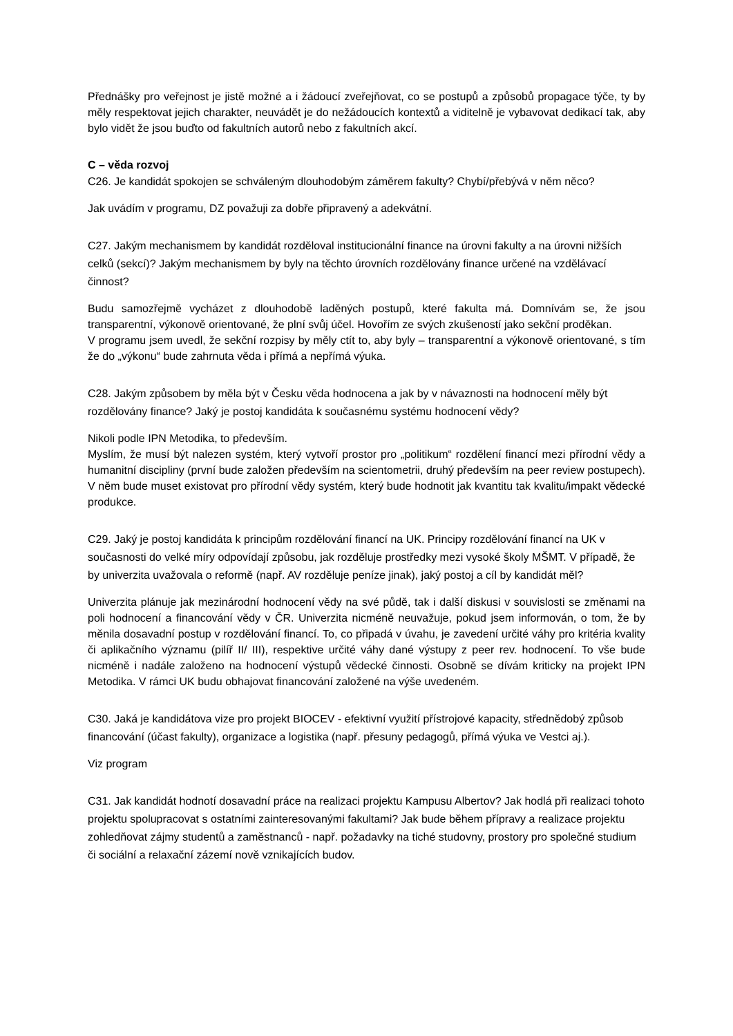Přednášky pro veřejnost je jistě možné a i žádoucí zveřejňovat, co se postupů a způsobů propagace týče, ty by měly respektovat jejich charakter, neuvádět je do nežádoucích kontextů a viditelně je vybavovat dedikací tak, aby bylo vidět že jsou buďto od fakultních autorů nebo z fakultních akcí.
C – věda rozvoj
C26. Je kandidát spokojen se schváleným dlouhodobým záměrem fakulty? Chybí/přebývá v něm něco?
Jak uvádím v programu, DZ považuji za dobře připravený a adekvátní.
C27. Jakým mechanismem by kandidát rozděloval institucionální finance na úrovni fakulty a na úrovni nižších celků (sekcí)? Jakým mechanismem by byly na těchto úrovních rozdělovány finance určené na vzdělávací činnost?
Budu samozřejmě vycházet z dlouhodobě laděných postupů, které fakulta má. Domnívám se, že jsou transparentní, výkonově orientované, že plní svůj účel. Hovořím ze svých zkušeností jako sekční proděkan.
V programu jsem uvedl, že sekční rozpisy by měly ctít to, aby byly – transparentní a výkonově orientované, s tím že do „výkonu“ bude zahrnuta věda i přímá a nepřímá výuka.
C28. Jakým způsobem by měla být v Česku věda hodnocena a jak by v návaznosti na hodnocení měly být rozdělovány finance? Jaký je postoj kandidáta k současnému systému hodnocení vědy?
Nikoli podle IPN Metodika, to především.
Myslím, že musí být nalezen systém, který vytvoří prostor pro „politikum“ rozdělení financí mezi přírodní vědy a humanitní discipliny (první bude založen především na scientometrii, druhý především na peer review postupech). V něm bude muset existovat pro přírodní vědy systém, který bude hodnotit jak kvantitu tak kvalitu/impakt vědecké produkce.
C29. Jaký je postoj kandidáta k principům rozdělování financí na UK. Principy rozdělování financí na UK v současnosti do velké míry odpovídají způsobu, jak rozděluje prostředky mezi vysoké školy MŠMT. V případě, že by univerzita uvažovala o reformě (např. AV rozděluje peníze jinak), jaký postoj a cíl by kandidát měl?
Univerzita plánuje jak mezinárodní hodnocení vědy na své půdě, tak i další diskusi v souvislosti se změnami na poli hodnocení a financování vědy v ČR. Univerzita nicméně neuvažuje, pokud jsem informován, o tom, že by měnila dosavadní postup v rozdělování financí. To, co připadá v úvahu, je zavedení určité váhy pro kritéria kvality či aplikačního významu (pilíř II/ III), respektive určité váhy dané výstupy z peer rev. hodnocení. To vše bude nicméně i nadále založeno na hodnocení výstupů vědecké činnosti. Osobně se dívám kriticky na projekt IPN Metodika. V rámci UK budu obhajovat financování založené na výše uvedeném.
C30. Jaká je kandidátova vize pro projekt BIOCEV - efektivní využití přístrojové kapacity, střednědobý způsob financování (účast fakulty), organizace a logistika (např. přesuny pedagogů, přímá výuka ve Vestci aj.).
Viz program
C31. Jak kandidát hodnotí dosavadní práce na realizaci projektu Kampusu Albertov? Jak hodlá při realizaci tohoto projektu spolupracovat s ostatními zainteresovanými fakultami? Jak bude během přípravy a realizace projektu zohledňovat zájmy studentů a zaměstnanců - např. požadavky na tiché studovny, prostory pro společné studium či sociální a relaxační zázemí nově vznikajících budov.